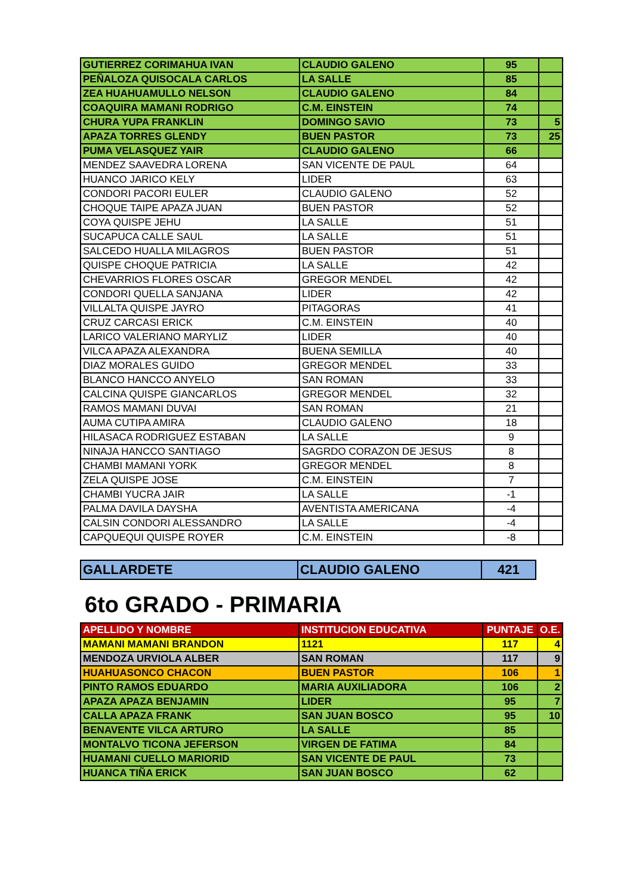| GUTIERREZ CORIMAHUA IVAN | CLAUDIO GALENO | 95 | |
| PEÑALOZA QUISOCALA CARLOS | LA SALLE | 85 | |
| ZEA HUAHUAMULLO NELSON | CLAUDIO GALENO | 84 | |
| COAQUIRA MAMANI RODRIGO | C.M. EINSTEIN | 74 | |
| CHURA YUPA FRANKLIN | DOMINGO SAVIO | 73 | 5 |
| APAZA TORRES GLENDY | BUEN PASTOR | 73 | 25 |
| PUMA VELASQUEZ YAIR | CLAUDIO GALENO | 66 | |
| MENDEZ SAAVEDRA LORENA | SAN VICENTE DE PAUL | 64 | |
| HUANCO JARICO KELY | LIDER | 63 | |
| CONDORI PACORI EULER | CLAUDIO GALENO | 52 | |
| CHOQUE TAIPE APAZA JUAN | BUEN PASTOR | 52 | |
| COYA QUISPE JEHU | LA SALLE | 51 | |
| SUCAPUCA CALLE SAUL | LA SALLE | 51 | |
| SALCEDO HUALLA MILAGROS | BUEN PASTOR | 51 | |
| QUISPE CHOQUE PATRICIA | LA SALLE | 42 | |
| CHEVARRIOS FLORES OSCAR | GREGOR MENDEL | 42 | |
| CONDORI QUELLA SANJANA | LIDER | 42 | |
| VILLALTA QUISPE JAYRO | PITAGORAS | 41 | |
| CRUZ CARCASI ERICK | C.M. EINSTEIN | 40 | |
| LARICO VALERIANO MARYLIZ | LIDER | 40 | |
| VILCA APAZA ALEXANDRA | BUENA SEMILLA | 40 | |
| DIAZ MORALES GUIDO | GREGOR MENDEL | 33 | |
| BLANCO HANCCO ANYELO | SAN ROMAN | 33 | |
| CALCINA QUISPE GIANCARLOS | GREGOR MENDEL | 32 | |
| RAMOS MAMANI DUVAI | SAN ROMAN | 21 | |
| AUMA CUTIPA AMIRA | CLAUDIO GALENO | 18 | |
| HILASACA RODRIGUEZ ESTABAN | LA SALLE | 9 | |
| NINAJA HANCCO SANTIAGO | SAGRDO CORAZON DE JESUS | 8 | |
| CHAMBI MAMANI YORK | GREGOR MENDEL | 8 | |
| ZELA QUISPE JOSE | C.M. EINSTEIN | 7 | |
| CHAMBI YUCRA JAIR | LA SALLE | -1 | |
| PALMA DAVILA DAYSHA | AVENTISTA AMERICANA | -4 | |
| CALSIN CONDORI ALESSANDRO | LA SALLE | -4 | |
| CAPQUEQUI QUISPE ROYER | C.M. EINSTEIN | -8 | |
| GALLARDETE | CLAUDIO GALENO | 421 |
6to GRADO - PRIMARIA
| APELLIDO Y NOMBRE | INSTITUCION EDUCATIVA | PUNTAJE | O.E. |
| --- | --- | --- | --- |
| MAMANI MAMANI BRANDON | 1121 | 117 | 4 |
| MENDOZA URVIOLA ALBER | SAN ROMAN | 117 | 9 |
| HUAHUASONCO CHACON | BUEN PASTOR | 106 | 1 |
| PINTO RAMOS EDUARDO | MARIA AUXILIADORA | 106 | 2 |
| APAZA APAZA BENJAMIN | LIDER | 95 | 7 |
| CALLA APAZA FRANK | SAN JUAN BOSCO | 95 | 10 |
| BENAVENTE VILCA ARTURO | LA SALLE | 85 | |
| MONTALVO TICONA JEFERSON | VIRGEN DE FATIMA | 84 | |
| HUAMANI CUELLO MARIORID | SAN VICENTE DE PAUL | 73 | |
| HUANCA TIÑA ERICK | SAN JUAN BOSCO | 62 | |